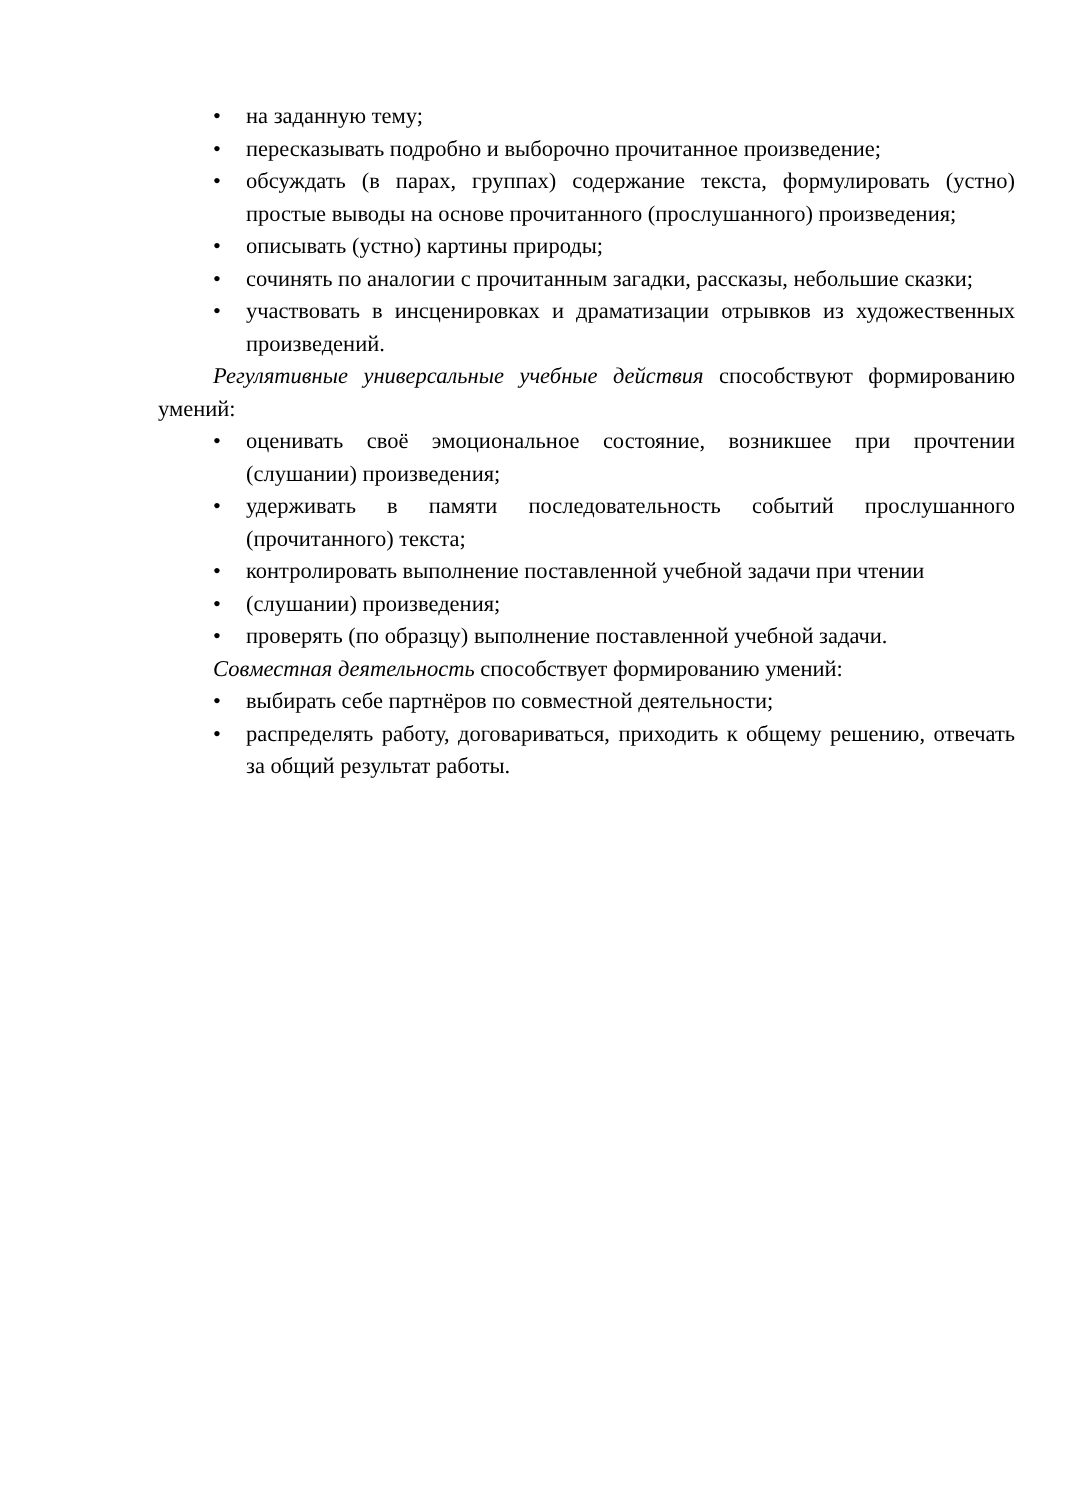• на заданную тему;
• пересказывать подробно и выборочно прочитанное произведение;
• обсуждать (в парах, группах) содержание текста, формулировать (устно) простые выводы на основе прочитанного (прослушанного) произведения;
• описывать (устно) картины природы;
• сочинять по аналогии с прочитанным загадки, рассказы, небольшие сказки;
• участвовать в инсценировках и драматизации отрывков из художественных произведений.
Регулятивные универсальные учебные действия способствуют формированию умений:
• оценивать своё эмоциональное состояние, возникшее при прочтении (слушании) произведения;
• удерживать в памяти последовательность событий прослушанного (прочитанного) текста;
• контролировать выполнение поставленной учебной задачи при чтении
• (слушании) произведения;
• проверять (по образцу) выполнение поставленной учебной задачи.
Совместная деятельность способствует формированию умений:
• выбирать себе партнёров по совместной деятельности;
• распределять работу, договариваться, приходить к общему решению, отвечать за общий результат работы.